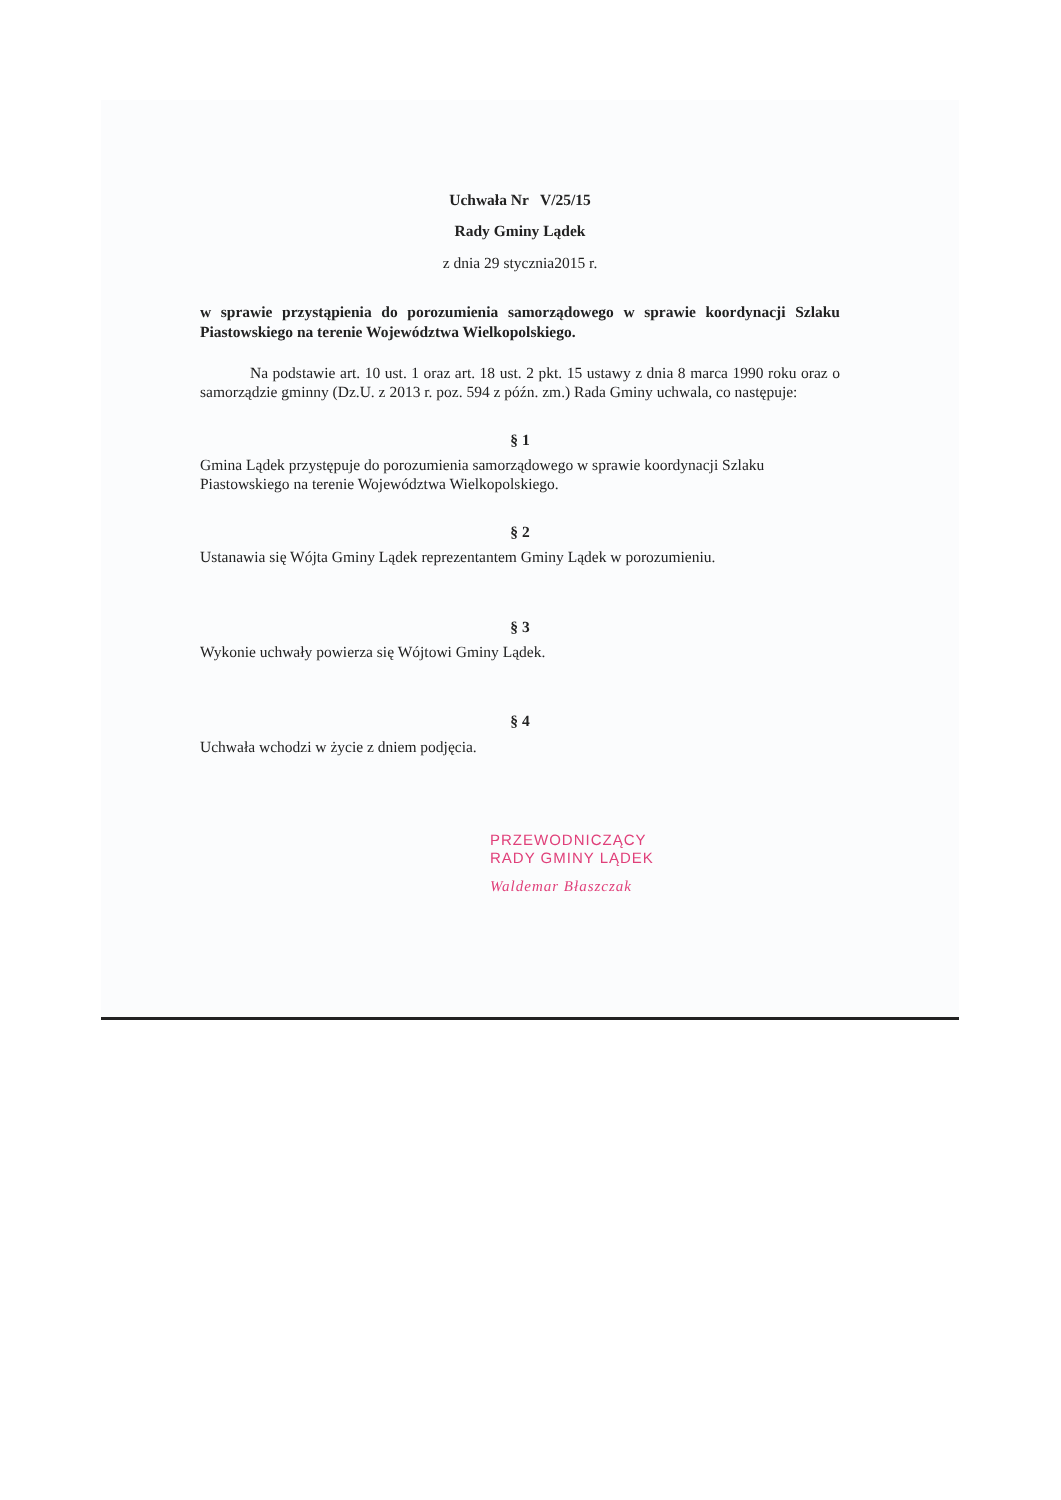Uchwała Nr V/25/15
Rady Gminy Lądek
z dnia 29 stycznia2015 r.
w sprawie przystąpienia do porozumienia samorządowego w sprawie koordynacji Szlaku Piastowskiego na terenie Województwa Wielkopolskiego.
Na podstawie art. 10 ust. 1 oraz art. 18 ust. 2 pkt. 15 ustawy z dnia 8 marca 1990 roku oraz o samorządzie gminny (Dz.U. z 2013 r. poz. 594 z późn. zm.) Rada Gminy uchwala, co następuje:
§ 1
Gmina Lądek przystępuje do porozumienia samorządowego w sprawie koordynacji Szlaku Piastowskiego na terenie Województwa Wielkopolskiego.
§ 2
Ustanawia się Wójta Gminy Lądek reprezentantem Gminy Lądek w porozumieniu.
§ 3
Wykonie uchwały powierza się Wójtowi Gminy Lądek.
§ 4
Uchwała wchodzi w życie z dniem podjęcia.
PRZEWODNICZĄCY
RADY GMINY LĄDEK
Waldemar Błaszczak